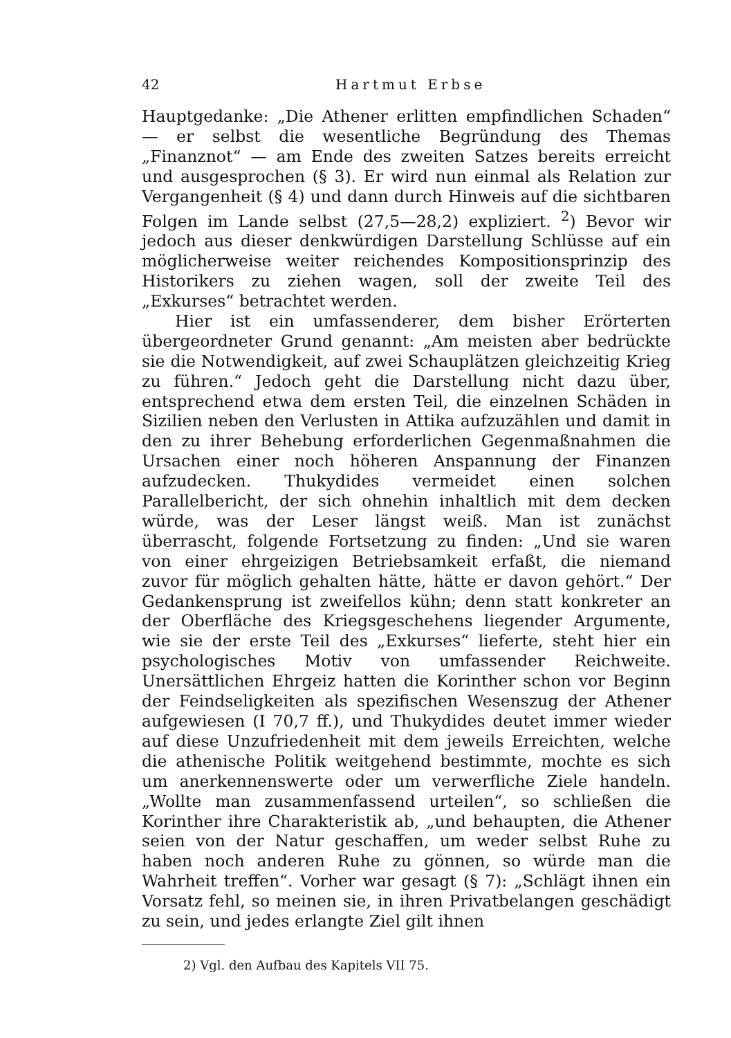42 Hartmut Erbse
Hauptgedanke: „Die Athener erlitten empfindlichen Schaden“ — er selbst die wesentliche Begründung des Themas „Finanznot“ — am Ende des zweiten Satzes bereits erreicht und ausgesprochen (§ 3). Er wird nun einmal als Relation zur Vergangenheit (§ 4) und dann durch Hinweis auf die sichtbaren Folgen im Lande selbst (27,5—28,2) expliziert. <sup>2</sup>) Bevor wir jedoch aus dieser denkwürdigen Darstellung Schlüsse auf ein möglicherweise weiter reichendes Kompositionsprinzip des Historikers zu ziehen wagen, soll der zweite Teil des „Exkurses“ betrachtet werden.
Hier ist ein umfassenderer, dem bisher Erörterten übergeordneter Grund genannt: „Am meisten aber bedrückte sie die Notwendigkeit, auf zwei Schauplätzen gleichzeitig Krieg zu führen.“ Jedoch geht die Darstellung nicht dazu über, entsprechend etwa dem ersten Teil, die einzelnen Schäden in Sizilien neben den Verlusten in Attika aufzuzählen und damit in den zu ihrer Behebung erforderlichen Gegenmaßnahmen die Ursachen einer noch höheren Anspannung der Finanzen aufzudecken. Thukydides vermeidet einen solchen Parallelbericht, der sich ohnehin inhaltlich mit dem decken würde, was der Leser längst weiß. Man ist zunächst überrascht, folgende Fortsetzung zu finden: „Und sie waren von einer ehrgeizigen Betriebsamkeit erfaßt, die niemand zuvor für möglich gehalten hätte, hätte er davon gehört.“ Der Gedankensprung ist zweifellos kühn; denn statt konkreter an der Oberfläche des Kriegsgeschehens liegender Argumente, wie sie der erste Teil des „Exkurses“ lieferte, steht hier ein psychologisches Motiv von umfassender Reichweite. Unersättlichen Ehrgeiz hatten die Korinther schon vor Beginn der Feindseligkeiten als spezifischen Wesenszug der Athener aufgewiesen (I 70,7 ff.), und Thukydides deutet immer wieder auf diese Unzufriedenheit mit dem jeweils Erreichten, welche die athenische Politik weitgehend bestimmte, mochte es sich um anerkennenswerte oder um verwerfliche Ziele handeln. „Wollte man zusammenfassend urteilen“, so schließen die Korinther ihre Charakteristik ab, „und behaupten, die Athener seien von der Natur geschaffen, um weder selbst Ruhe zu haben noch anderen Ruhe zu gönnen, so würde man die Wahrheit treffen“. Vorher war gesagt (§ 7): „Schlägt ihnen ein Vorsatz fehl, so meinen sie, in ihren Privatbelangen geschädigt zu sein, und jedes erlangte Ziel gilt ihnen
2) Vgl. den Aufbau des Kapitels VII 75.